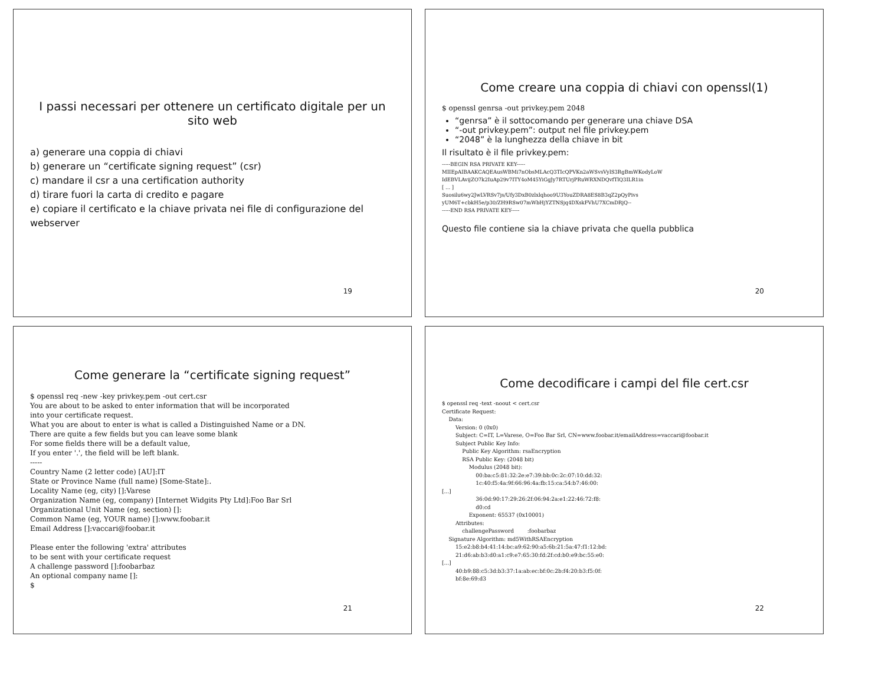I passi necessari per ottenere un certificato digitale per un sito web
a) generare una coppia di chiavi
b) generare un “certificate signing request” (csr)
c) mandare il csr a una certification authority
d) tirare fuori la carta di credito e pagare
e) copiare il certificato e la chiave privata nei file di configurazione del webserver
19
Come creare una coppia di chiavi con openssl(1)
$ openssl genrsa -out privkey.pem 2048
“genrsa” è il sottocomando per generare una chiave DSA
“-out privkey.pem”: output nel file privkey.pem
“2048” è la lunghezza della chiave in bit
Il risultato è il file privkey.pem:
-----BEGIN RSA PRIVATE KEY-----
MIIEpAIBAAKCAQEAusWBMi7nObsMLAcQ3TIcQPVKn2aWSvsVylS3RgBmWKodyLoW
IdEBVLAvijZO7k2IuAp29v7ITY4oM45YiGgJy7RTUrjPRuWRXNDQvfTlQ3ILR1in
[ ... ]
Suosilu6wy2JwLVRSv7js/Ufy3DxB0zlxlqhoo9U3YouZDRA8ES8B3qZ2pQyPivs
yUM6T+cbkH5e/p30/ZH9RSw07mWbHjYZTNSjq4DXskFVhU7XCmDRjQ--
-----END RSA PRIVATE KEY-----
Questo file contiene sia la chiave privata che quella pubblica
20
Come generare la “certificate signing request”
$ openssl req -new -key privkey.pem -out cert.csr
You are about to be asked to enter information that will be incorporated
into your certificate request.
What you are about to enter is what is called a Distinguished Name or a DN.
There are quite a few fields but you can leave some blank
For some fields there will be a default value,
If you enter '.', the field will be left blank.
-----
Country Name (2 letter code) [AU]:IT
State or Province Name (full name) [Some-State]:.
Locality Name (eg, city) []:Varese
Organization Name (eg, company) [Internet Widgits Pty Ltd]:Foo Bar Srl
Organizational Unit Name (eg, section) []:
Common Name (eg, YOUR name) []:www.foobar.it
Email Address []:vaccari@foobar.it

Please enter the following 'extra' attributes
to be sent with your certificate request
A challenge password []:foobarbaz
An optional company name []:
$
21
Come decodificare i campi del file cert.csr
$ openssl req -text -noout < cert.csr
Certificate Request:
    Data:
        Version: 0 (0x0)
        Subject: C=IT, L=Varese, O=Foo Bar Srl, CN=www.foobar.it/emailAddress=vaccari@foobar.it
        Subject Public Key Info:
            Public Key Algorithm: rsaEncryption
            RSA Public Key: (2048 bit)
                Modulus (2048 bit):
                    00:ba:c5:81:32:2e:e7:39:bb:0c:2c:07:10:dd:32:
                    1c:40:f5:4a:9f:66:96:4a:fb:15:ca:54:b7:46:00:
[...]
                    36:0d:90:17:29:26:2f:06:94:2a:e1:22:46:72:f8:
                    d0:cd
                Exponent: 65537 (0x10001)
        Attributes:
            challengePassword        :foobarbaz
    Signature Algorithm: md5WithRSAEncryption
        15:e2:b8:b4:41:14:bc:a9:62:90:a5:6b:21:5a:47:f1:12:bd:
        21:d6:ab:b3:d0:a1:c9:e7:65:30:fd:2f:cd:b0:e9:bc:55:e0:
[...]
        40:b9:88:c5:3d:b3:37:1a:ab:ec:bf:0c:2b:f4:20:b3:f5:0f:
        bf:8e:69:d3
22